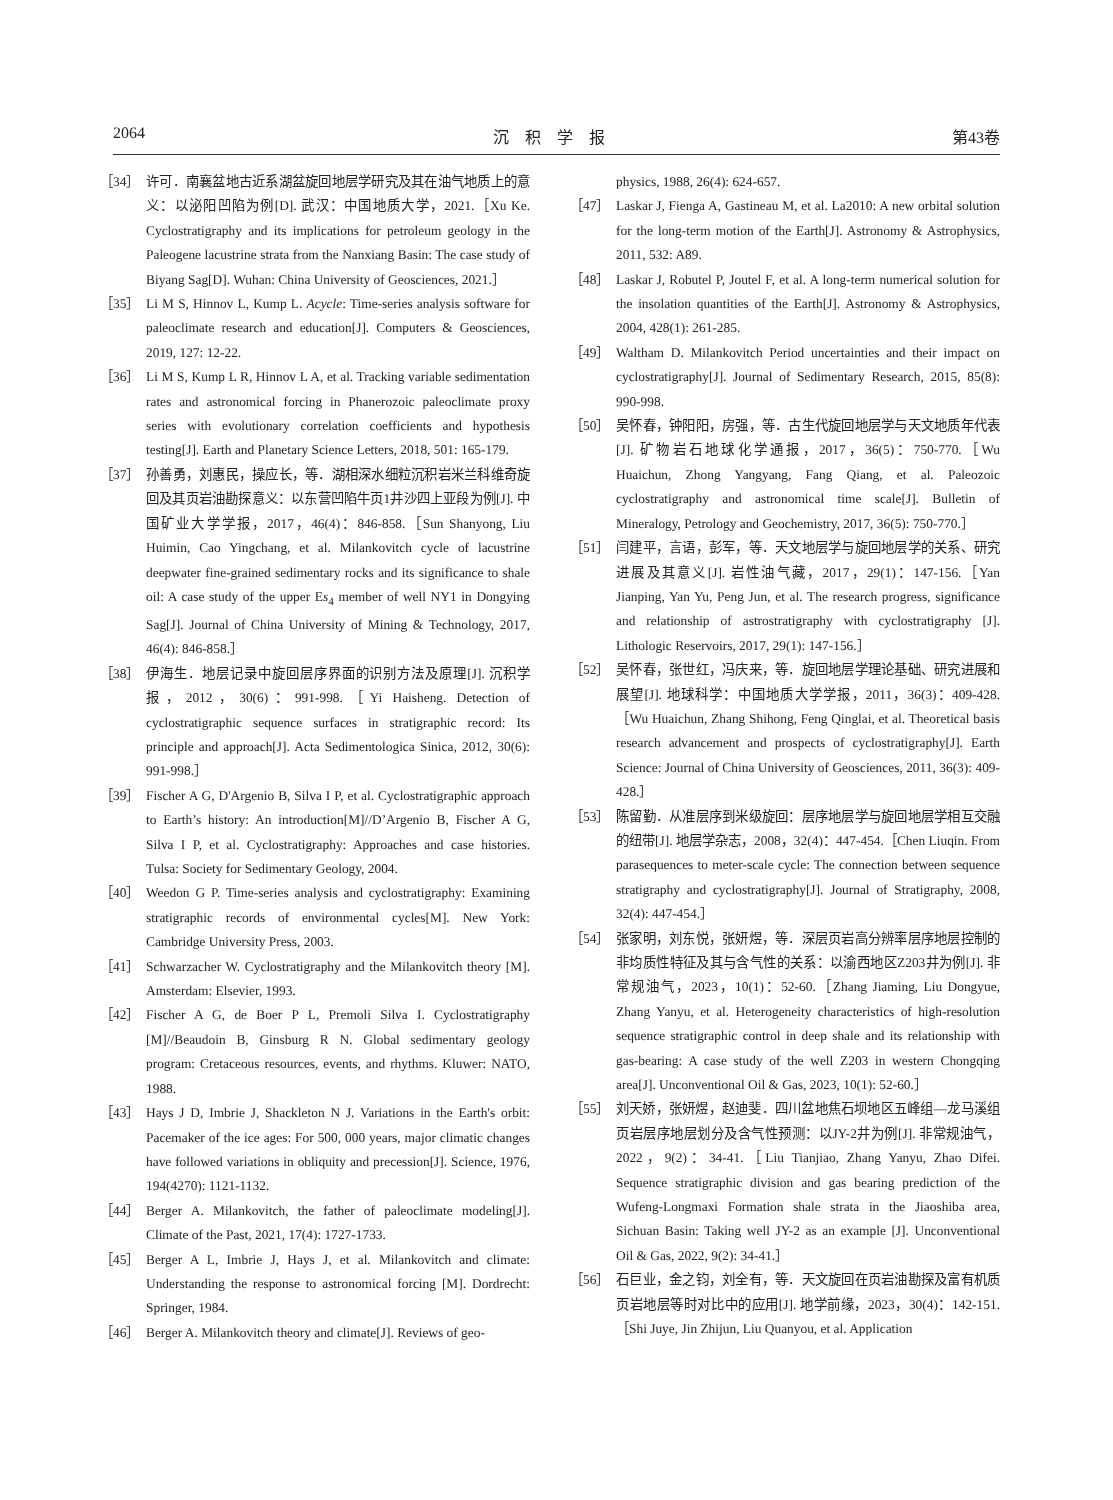2064 沉　积　学　报 第43卷
［34］ 许可．南襄盆地古近系湖盆旋回地层学研究及其在油气地质上的意义：以泌阳凹陷为例[D]. 武汉：中国地质大学，2021.［Xu Ke. Cyclostratigraphy and its implications for petroleum geology in the Paleogene lacustrine strata from the Nanxiang Basin: The case study of Biyang Sag[D]. Wuhan: China University of Geosciences, 2021.］
［35］ Li M S, Hinnov L, Kump L. Acycle: Time-series analysis software for paleoclimate research and education[J]. Computers & Geosciences, 2019, 127: 12-22.
［36］ Li M S, Kump L R, Hinnov L A, et al. Tracking variable sedimentation rates and astronomical forcing in Phanerozoic paleoclimate proxy series with evolutionary correlation coefficients and hypothesis testing[J]. Earth and Planetary Science Letters, 2018, 501: 165-179.
［37］ 孙善勇，刘惠民，操应长，等．湖相深水细粒沉积岩米兰科维奇旋回及其页岩油勘探意义：以东营凹陷牛页1井沙四上亚段为例[J]. 中国矿业大学学报，2017，46(4)：846-858.［Sun Shanyong, Liu Huimin, Cao Yingchang, et al. Milankovitch cycle of lacustrine deepwater fine-grained sedimentary rocks and its significance to shale oil: A case study of the upper Es<sub>4</sub> member of well NY1 in Dongying Sag[J]. Journal of China University of Mining & Technology, 2017, 46(4): 846-858.］
［38］ 伊海生．地层记录中旋回层序界面的识别方法及原理[J]. 沉积学报，2012，30(6)：991-998.［Yi Haisheng. Detection of cyclostratigraphic sequence surfaces in stratigraphic record: Its principle and approach[J]. Acta Sedimentologica Sinica, 2012, 30(6): 991-998.］
［39］ Fischer A G, D'Argenio B, Silva I P, et al. Cyclostratigraphic approach to Earth’s history: An introduction[M]//D’Argenio B, Fischer A G, Silva I P, et al. Cyclostratigraphy: Approaches and case histories. Tulsa: Society for Sedimentary Geology, 2004.
［40］ Weedon G P. Time-series analysis and cyclostratigraphy: Examining stratigraphic records of environmental cycles[M]. New York: Cambridge University Press, 2003.
［41］ Schwarzacher W. Cyclostratigraphy and the Milankovitch theory [M]. Amsterdam: Elsevier, 1993.
［42］ Fischer A G, de Boer P L, Premoli Silva I. Cyclostratigraphy [M]//Beaudoin B, Ginsburg R N. Global sedimentary geology program: Cretaceous resources, events, and rhythms. Kluwer: NATO, 1988.
［43］ Hays J D, Imbrie J, Shackleton N J. Variations in the Earth's orbit: Pacemaker of the ice ages: For 500, 000 years, major climatic changes have followed variations in obliquity and precession[J]. Science, 1976, 194(4270): 1121-1132.
［44］ Berger A. Milankovitch, the father of paleoclimate modeling[J]. Climate of the Past, 2021, 17(4): 1727-1733.
［45］ Berger A L, Imbrie J, Hays J, et al. Milankovitch and climate: Understanding the response to astronomical forcing [M]. Dordrecht: Springer, 1984.
［46］ Berger A. Milankovitch theory and climate[J]. Reviews of geo-
physics, 1988, 26(4): 624-657.
［47］ Laskar J, Fienga A, Gastineau M, et al. La2010: A new orbital solution for the long-term motion of the Earth[J]. Astronomy & Astrophysics, 2011, 532: A89.
［48］ Laskar J, Robutel P, Joutel F, et al. A long-term numerical solution for the insolation quantities of the Earth[J]. Astronomy & Astrophysics, 2004, 428(1): 261-285.
［49］ Waltham D. Milankovitch Period uncertainties and their impact on cyclostratigraphy[J]. Journal of Sedimentary Research, 2015, 85(8): 990-998.
［50］ 吴怀春，钟阳阳，房强，等．古生代旋回地层学与天文地质年代表[J]. 矿物岩石地球化学通报，2017，36(5)：750-770.［Wu Huaichun, Zhong Yangyang, Fang Qiang, et al. Paleozoic cyclostratigraphy and astronomical time scale[J]. Bulletin of Mineralogy, Petrology and Geochemistry, 2017, 36(5): 750-770.］
［51］ 闫建平，言语，彭军，等．天文地层学与旋回地层学的关系、研究进展及其意义[J]. 岩性油气藏，2017，29(1)：147-156.［Yan Jianping, Yan Yu, Peng Jun, et al. The research progress, significance and relationship of astrostratigraphy with cyclostratigraphy [J]. Lithologic Reservoirs, 2017, 29(1): 147-156.］
［52］ 吴怀春，张世红，冯庆来，等．旋回地层学理论基础、研究进展和展望[J]. 地球科学：中国地质大学学报，2011，36(3)：409-428.［Wu Huaichun, Zhang Shihong, Feng Qinglai, et al. Theoretical basis research advancement and prospects of cyclostratigraphy[J]. Earth Science: Journal of China University of Geosciences, 2011, 36(3): 409-428.］
［53］ 陈留勤．从准层序到米级旋回：层序地层学与旋回地层学相互交融的纽带[J]. 地层学杂志，2008，32(4)：447-454.［Chen Liuqin. From parasequences to meter-scale cycle: The connection between sequence stratigraphy and cyclostratigraphy[J]. Journal of Stratigraphy, 2008, 32(4): 447-454.］
［54］ 张家明，刘东悦，张妍煜，等．深层页岩高分辨率层序地层控制的非均质性特征及其与含气性的关系：以渝西地区Z203井为例[J]. 非常规油气，2023，10(1)：52-60.［Zhang Jiaming, Liu Dongyue, Zhang Yanyu, et al. Heterogeneity characteristics of high-resolution sequence stratigraphic control in deep shale and its relationship with gas-bearing: A case study of the well Z203 in western Chongqing area[J]. Unconventional Oil & Gas, 2023, 10(1): 52-60.］
［55］ 刘天娇，张妍煜，赵迪斐．四川盆地焦石坝地区五峰组—龙马溪组页岩层序地层划分及含气性预测：以JY-2井为例[J]. 非常规油气，2022，9(2)：34-41.［Liu Tianjiao, Zhang Yanyu, Zhao Difei. Sequence stratigraphic division and gas bearing prediction of the Wufeng-Longmaxi Formation shale strata in the Jiaoshiba area, Sichuan Basin: Taking well JY-2 as an example [J]. Unconventional Oil & Gas, 2022, 9(2): 34-41.］
［56］ 石巨业，金之钧，刘全有，等．天文旋回在页岩油勘探及富有机质页岩地层等时对比中的应用[J]. 地学前缘，2023，30(4)：142-151.［Shi Juye, Jin Zhijun, Liu Quanyou, et al. Application